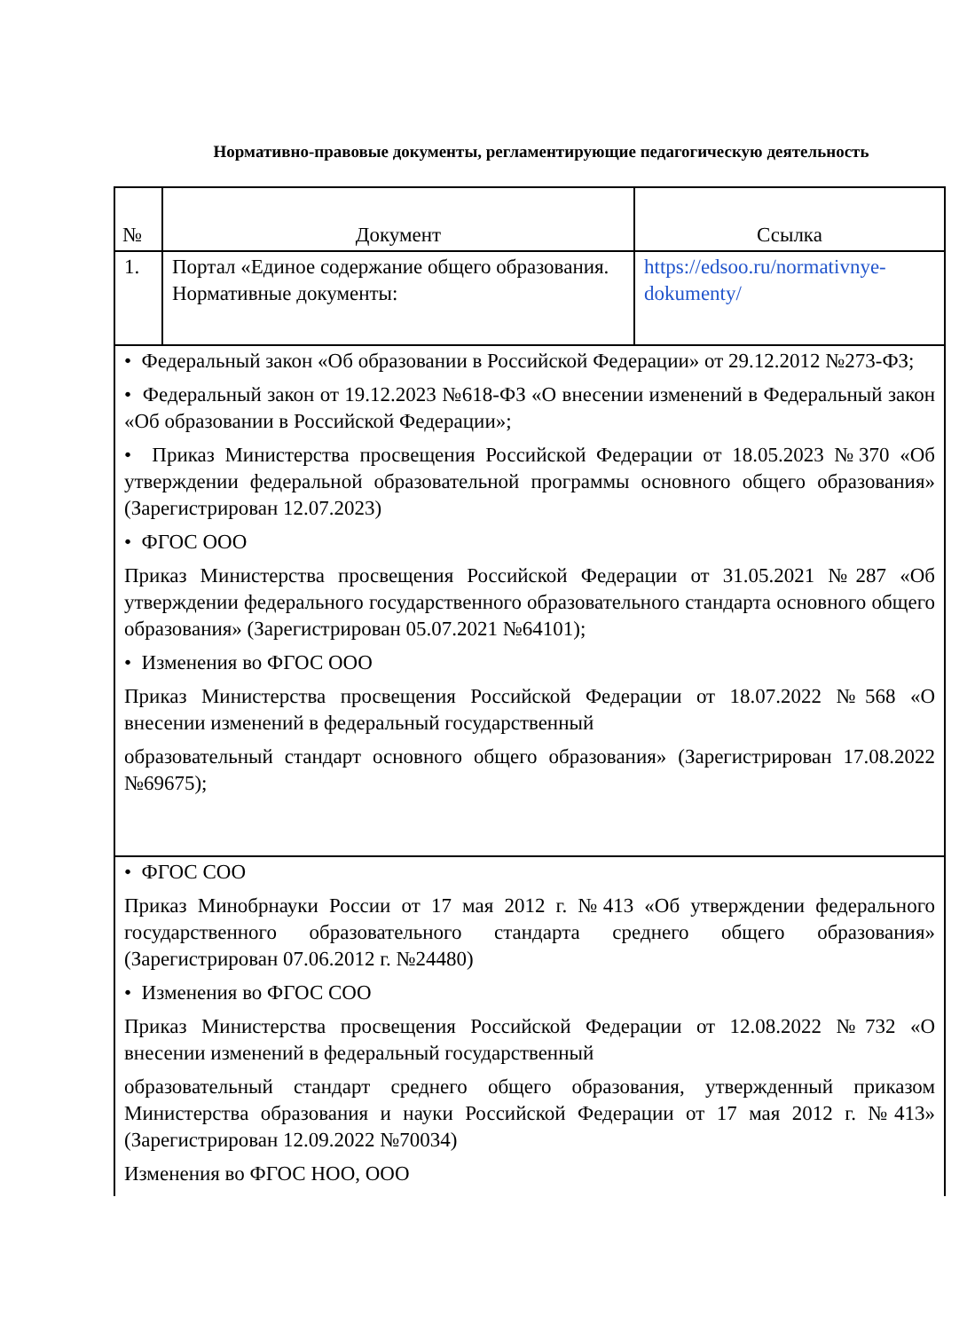Нормативно-правовые документы, регламентирующие педагогическую деятельность
| № | Документ | Ссылка |
| --- | --- | --- |
| 1. | Портал «Единое содержание общего образования. Нормативные документы: | https://edsoo.ru/normativnye-dokumenty/ |
| • Федеральный закон «Об образовании в Российской Федерации» от 29.12.2012 №273-ФЗ; • Федеральный закон от 19.12.2023 №618-ФЗ «О внесении изменений в Федеральный закон «Об образовании в Российской Федерации»; • Приказ Министерства просвещения Российской Федерации от 18.05.2023 №370 «Об утверждении федеральной образовательной программы основного общего образования» (Зарегистрирован 12.07.2023) • ФГОС ООО Приказ Министерства просвещения Российской Федерации от 31.05.2021 №287 «Об утверждении федерального государственного образовательного стандарта основного общего образования» (Зарегистрирован 05.07.2021 №64101); • Изменения во ФГОС ООО Приказ Министерства просвещения Российской Федерации от 18.07.2022 №568 «О внесении изменений в федеральный государственный образовательный стандарт основного общего образования» (Зарегистрирован 17.08.2022 №69675); | | |
| • ФГОС СОО Приказ Минобрнауки России от 17 мая 2012 г. №413 «Об утверждении федерального государственного образовательного стандарта среднего общего образования» (Зарегистрирован 07.06.2012 г. №24480) • Изменения во ФГОС СОО Приказ Министерства просвещения Российской Федерации от 12.08.2022 №732 «О внесении изменений в федеральный государственный образовательный стандарт среднего общего образования, утвержденный приказом Министерства образования и науки Российской Федерации от 17 мая 2012 г. №413» (Зарегистрирован 12.09.2022 №70034) Изменения во ФГОС НОО, ООО | | |